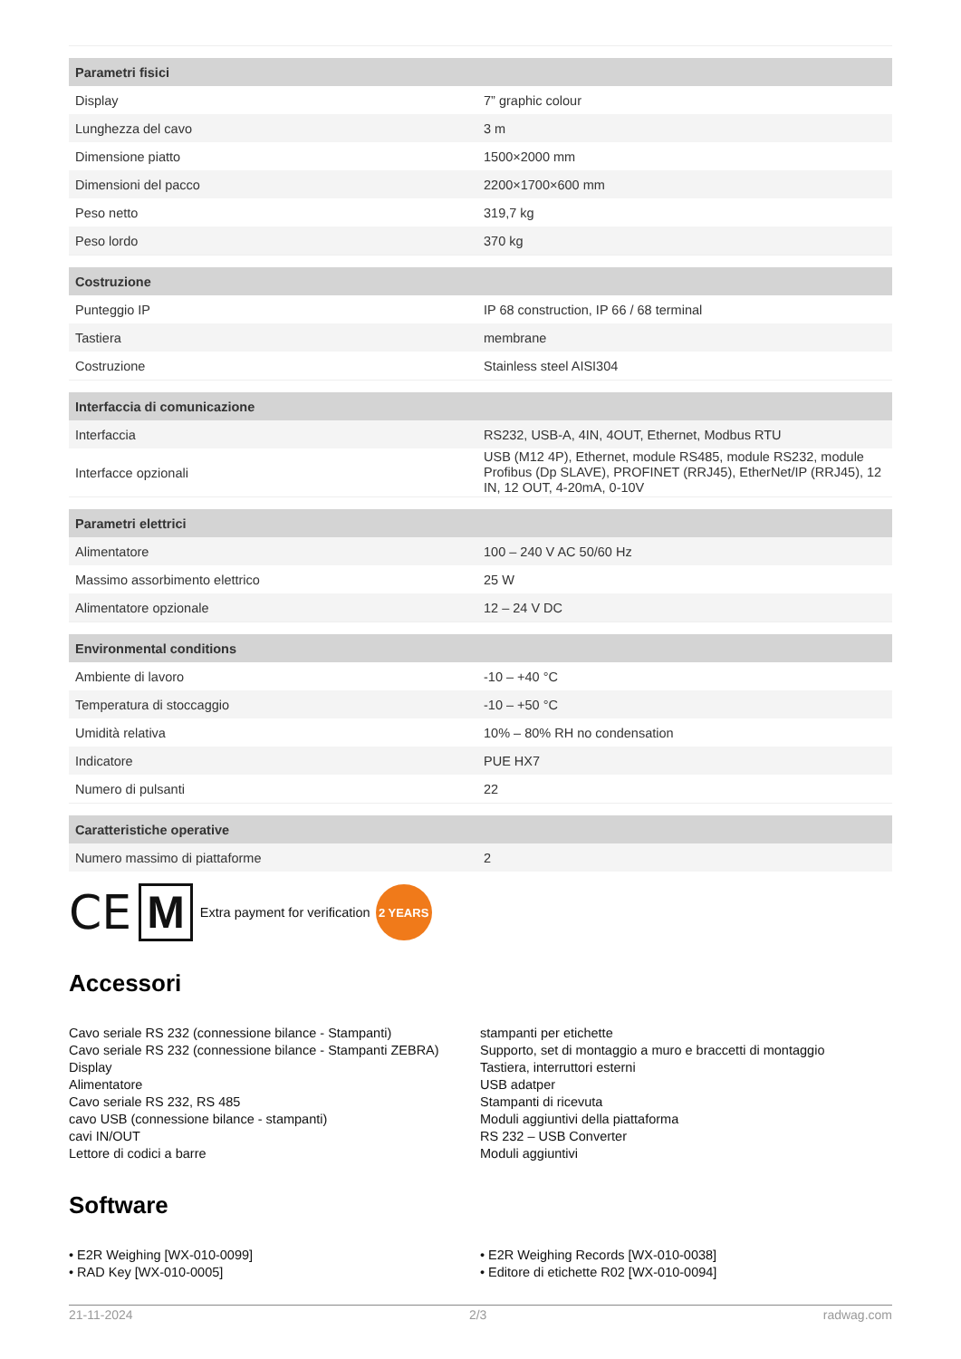| Parametri fisici | |
| --- | --- |
| Display | 7” graphic colour |
| Lunghezza del cavo | 3 m |
| Dimensione piatto | 1500×2000 mm |
| Dimensioni del pacco | 2200×1700×600 mm |
| Peso netto | 319,7 kg |
| Peso lordo | 370 kg |
| Costruzione | |
| Punteggio IP | IP 68 construction, IP 66 / 68 terminal |
| Tastiera | membrane |
| Costruzione | Stainless steel AISI304 |
| Interfaccia di comunicazione | |
| Interfaccia | RS232, USB-A, 4IN, 4OUT, Ethernet, Modbus RTU |
| Interfacce opzionali | USB (M12 4P), Ethernet, module RS485, module RS232, module Profibus (Dp SLAVE), PROFINET (RRJ45), EtherNet/IP (RRJ45), 12 IN, 12 OUT, 4-20mA, 0-10V |
| Parametri elettrici | |
| Alimentatore | 100 – 240 V AC 50/60 Hz |
| Massimo assorbimento elettrico | 25 W |
| Alimentatore opzionale | 12 – 24 V DC |
| Environmental conditions | |
| Ambiente di lavoro | -10 – +40 °C |
| Temperatura di stoccaggio | -10 – +50 °C |
| Umidità relativa | 10% – 80% RH no condensation |
| Indicatore | PUE HX7 |
| Numero di pulsanti | 22 |
| Caratteristiche operative | |
| Numero massimo di piattaforme | 2 |
CE M Extra payment for verification 2 YEARS
Accessori
Cavo seriale RS 232 (connessione bilance - Stampanti)
Cavo seriale RS 232 (connessione bilance - Stampanti ZEBRA)
Display
Alimentatore
Cavo seriale RS 232, RS 485
cavo USB (connessione bilance - stampanti)
cavi IN/OUT
Lettore di codici a barre
stampanti per etichette
Supporto, set di montaggio a muro e braccetti di montaggio
Tastiera, interruttori esterni
USB adatper
Stampanti di ricevuta
Moduli aggiuntivi della piattaforma
RS 232 – USB Converter
Moduli aggiuntivi
Software
• E2R Weighing [WX-010-0099]
• RAD Key [WX-010-0005]
• E2R Weighing Records [WX-010-0038]
• Editore di etichette R02 [WX-010-0094]
21-11-2024 2/3 radwag.com